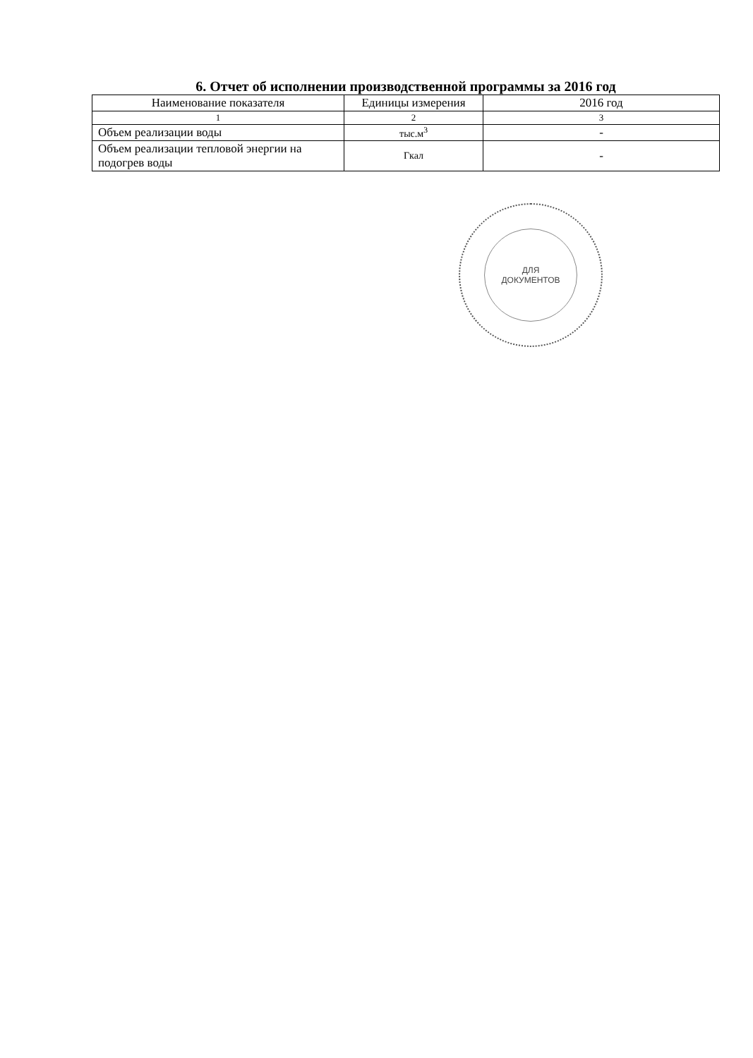6. Отчет об исполнении производственной программы за 2016 год
| Наименование показателя | Единицы измерения | 2016 год |
| --- | --- | --- |
| 1 | 2 | 3 |
| Объем реализации воды | тыс.м<sup>3</sup> | - |
| Объем реализации тепловой энергии на подогрев воды | Гкал | - |
ДЛЯ
ДОКУМЕНТОВ